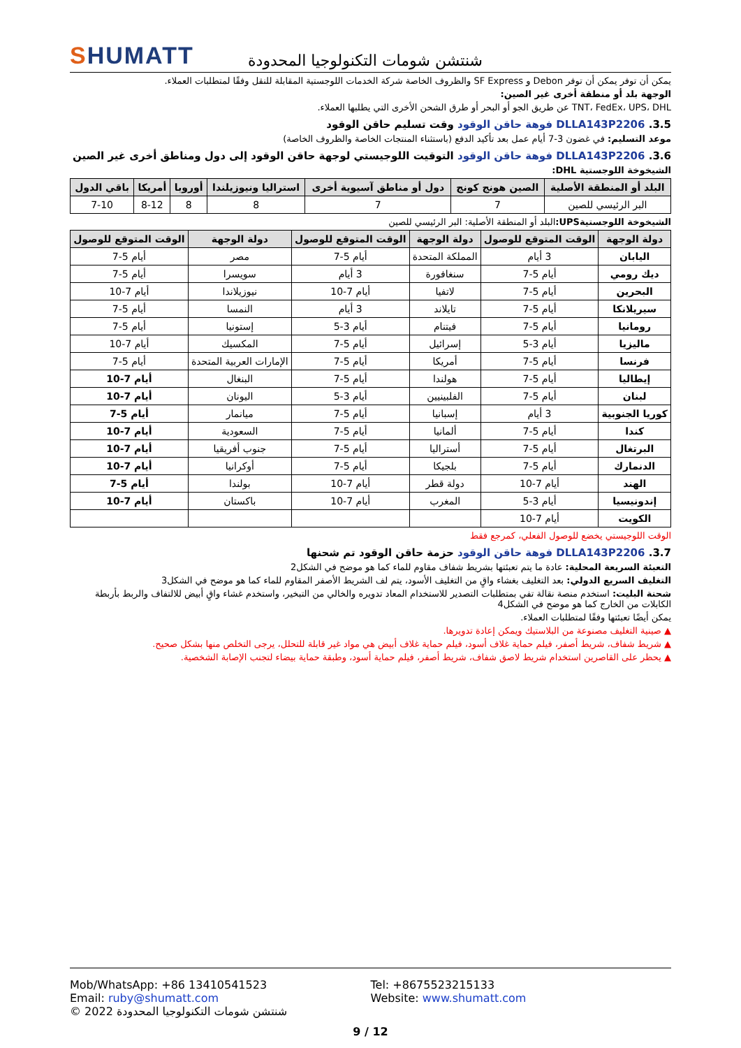SHUMATT
شنتشن شومات التكنولوجيا المحدودة
يمكن أن توفر يمكن أن توفر Debon و SF Express والظروف الخاصة شركة الخدمات اللوجستية المقابلة للنقل وفقًا لمتطلبات العملاء.
الوجهة بلد أو منطقة أخرى غير الصين:
TNT، FedEx، UPS، DHL عن طريق الجو أو البحر أو طرق الشحن الأخرى التي يطلبها العملاء.
3.5. DLLA143P2206 فوهة حاقن الوقود وقت تسليم حاقن الوقود
موعد التسليم: في غضون 3-7 أيام عمل بعد تأكيد الدفع (باستثناء المنتجات الخاصة والظروف الخاصة)
3.6. DLLA143P2206 فوهة حاقن الوقود التوقيت اللوجيستي لوجهة حاقن الوقود إلى دول ومناطق أخرى غير الصين
الشيخوخة اللوجستية DHL:
| البلد أو المنطقة الأصلية | الصين هونج كونج | دول أو مناطق آسيوية أخرى | استراليا ونيوزيلندا | أوروبا | أمريكا | باقي الدول |
| --- | --- | --- | --- | --- | --- | --- |
| البر الرئيسي للصين | 7 | 7 | 8 | 8 | 8-12 | 7-10 |
الشيخوخة اللوجستيةUPS: البلد أو المنطقة الأصلية: البر الرئيسي للصين
| دولة الوجهة | الوقت المتوقع للوصول | دولة الوجهة | الوقت المتوقع للوصول | دولة الوجهة | الوقت المتوقع للوصول |
| --- | --- | --- | --- | --- | --- |
| اليابان | 3 أيام | المملكة المتحدة | أيام 5-7 | مصر | أيام 5-7 |
| ديك رومي | أيام 5-7 | سنغافورة | 3 أيام | سويسرا | أيام 5-7 |
| البحرين | أيام 5-7 | لاتفيا | أيام 7-10 | نيوزيلاندا | أيام 7-10 |
| سيريلانكا | أيام 5-7 | تايلاند | 3 أيام | النمسا | أيام 5-7 |
| رومانيا | أيام 5-7 | فيتنام | أيام 3-5 | إستونيا | أيام 5-7 |
| ماليزيا | أيام 3-5 | إسرائيل | أيام 5-7 | المكسيك | أيام 7-10 |
| فرنسا | أيام 5-7 | أمريكا | أيام 5-7 | الإمارات العربية المتحدة | أيام 5-7 |
| إيطاليا | أيام 5-7 | هولندا | أيام 5-7 | البنغال | أيام 7-10 |
| لبنان | أيام 5-7 | الفلبينيين | أيام 3-5 | اليونان | أيام 7-10 |
| كوريا الجنوبية | 3 أيام | إسبانيا | أيام 5-7 | ميانمار | أيام 5-7 |
| كندا | أيام 5-7 | ألمانيا | أيام 5-7 | السعودية | أيام 7-10 |
| البرتغال | أيام 5-7 | أستراليا | أيام 5-7 | جنوب أفريقيا | أيام 7-10 |
| الدنمارك | أيام 5-7 | بلجيكا | أيام 5-7 | أوكرانيا | أيام 7-10 |
| الهند | أيام 7-10 | دولة قطر | أيام 7-10 | بولندا | أيام 5-7 |
| إندونيسيا | أيام 3-5 | المغرب | أيام 7-10 | باكستان | أيام 7-10 |
| الكويت | أيام 7-10 | | | | |
الوقت اللوجيستي يخضع للوصول الفعلي، كمرجع فقط
3.7. DLLA143P2206 فوهة حاقن الوقود حزمة حاقن الوقود تم شحنها
التعبئة السريعة المحلية: عادة ما يتم تعبئتها بشريط شفاف مقاوم للماء كما هو موضح في الشكل2
التغليف السريع الدولي: بعد التغليف بغشاء واقٍ من التغليف الأسود، يتم لف الشريط الأصفر المقاوم للماء كما هو موضح في الشكل3
شحنة البليت: استخدم منصة نقالة تفي بمتطلبات التصدير للاستخدام المعاد تدويره والخالي من التبخير، واستخدم غشاء واقٍ أبيض للالتفاف والربط بأربطة الكابلات من الخارج كما هو موضح في الشكل4
يمكن أيضًا تعبئتها وفقًا لمتطلبات العملاء.
▲ صينية التغليف مصنوعة من البلاستيك ويمكن إعادة تدويرها.
▲ شريط شفاف، شريط أصفر، فيلم حماية غلاف أسود، فيلم حماية غلاف أبيض هي مواد غير قابلة للتحلل، يرجى التخلص منها بشكل صحيح.
▲ يحظر على القاصرين استخدام شريط لاصق شفاف، شريط أصفر، فيلم حماية أسود، وطبقة حماية بيضاء لتجنب الإصابة الشخصية.
Mob/WhatsApp: +86 13410541523 Tel: +8675523215133
Email: ruby@shumatt.com Website: www.shumatt.com
© 2022 شنتشن شومات التكنولوجيا المحدودة
9 / 12